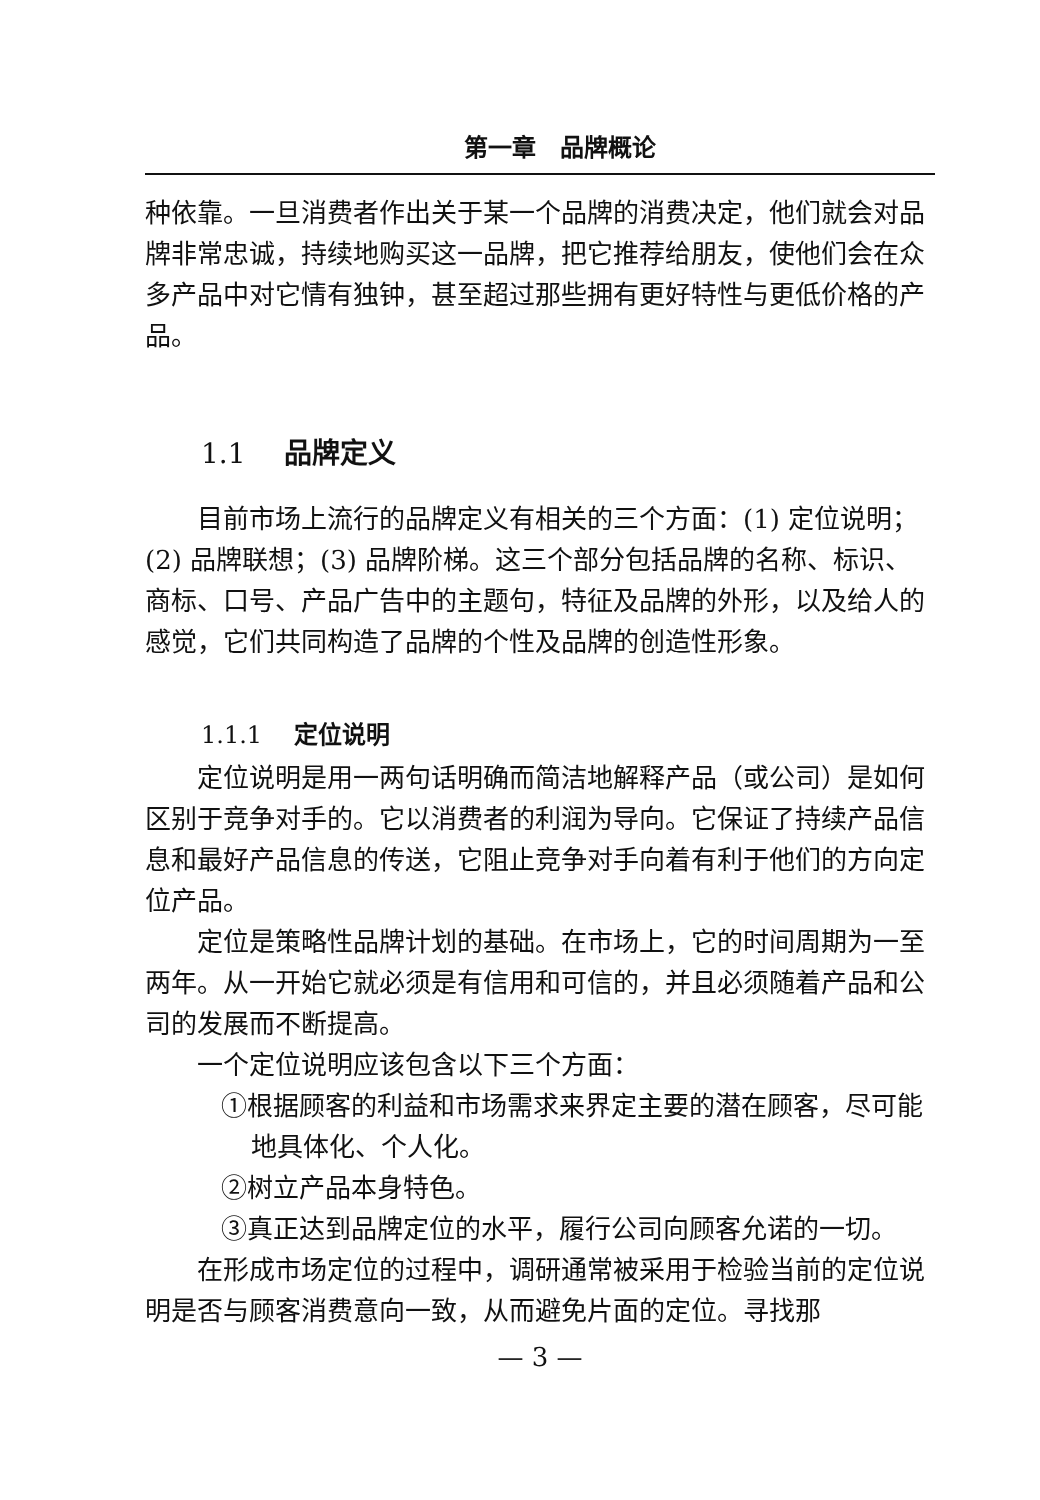第一章　品牌概论
种依靠。一旦消费者作出关于某一个品牌的消费决定，他们就会对品牌非常忠诚，持续地购买这一品牌，把它推荐给朋友，使他们会在众多产品中对它情有独钟，甚至超过那些拥有更好特性与更低价格的产品。
1.1 品牌定义
目前市场上流行的品牌定义有相关的三个方面：(1) 定位说明；(2) 品牌联想；(3) 品牌阶梯。这三个部分包括品牌的名称、标识、商标、口号、产品广告中的主题句，特征及品牌的外形，以及给人的感觉，它们共同构造了品牌的个性及品牌的创造性形象。
1.1.1 定位说明
定位说明是用一两句话明确而简洁地解释产品（或公司）是如何区别于竞争对手的。它以消费者的利润为导向。它保证了持续产品信息和最好产品信息的传送，它阻止竞争对手向着有利于他们的方向定位产品。
定位是策略性品牌计划的基础。在市场上，它的时间周期为一至两年。从一开始它就必须是有信用和可信的，并且必须随着产品和公司的发展而不断提高。
一个定位说明应该包含以下三个方面：
①根据顾客的利益和市场需求来界定主要的潜在顾客，尽可能地具体化、个人化。
②树立产品本身特色。
③真正达到品牌定位的水平，履行公司向顾客允诺的一切。
在形成市场定位的过程中，调研通常被采用于检验当前的定位说明是否与顾客消费意向一致，从而避免片面的定位。寻找那
— 3 —